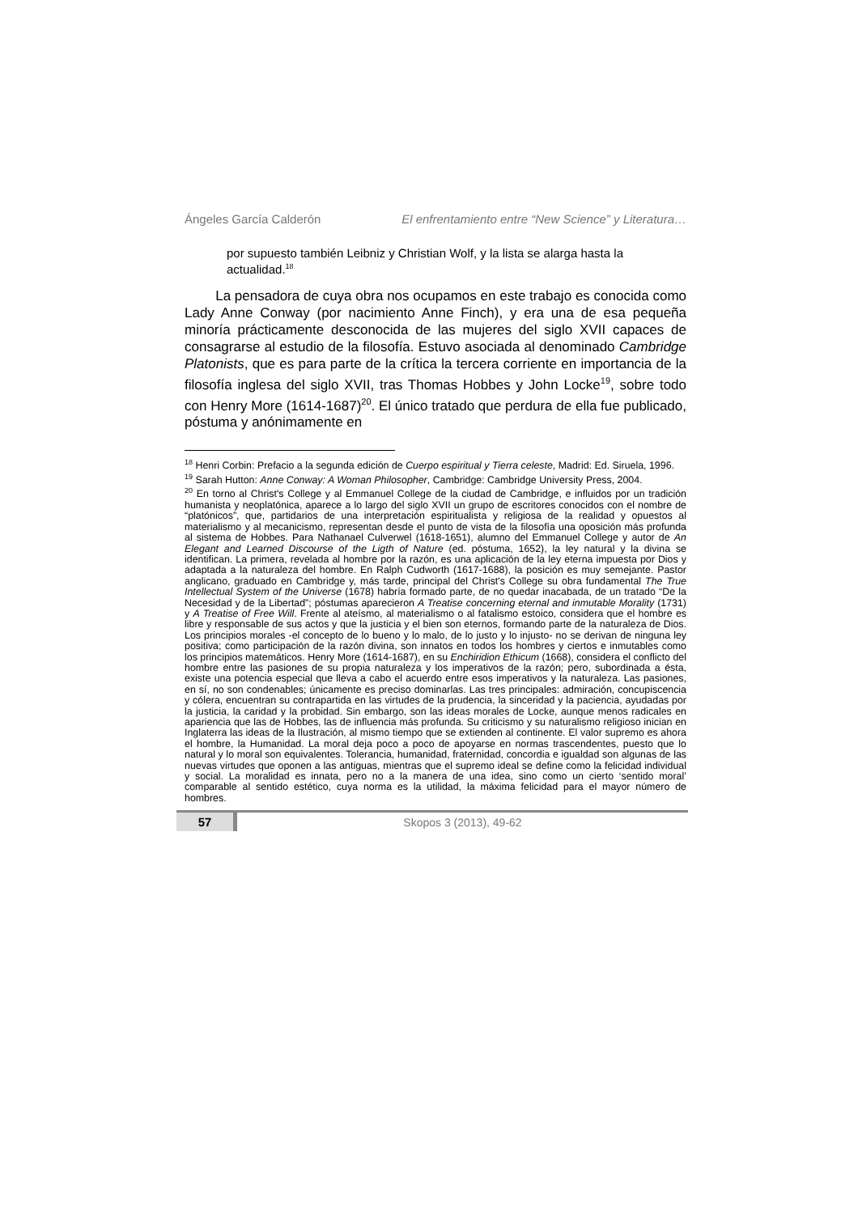Ángeles García Calderón El enfrentamiento entre “New Science” y Literatura…
por supuesto también Leibniz y Christian Wolf, y la lista se alarga hasta la actualidad.<sup>18</sup>
La pensadora de cuya obra nos ocupamos en este trabajo es conocida como Lady Anne Conway (por nacimiento Anne Finch), y era una de esa pequeña minoría prácticamente desconocida de las mujeres del siglo XVII capaces de consagrarse al estudio de la filosofía. Estuvo asociada al denominado Cambridge Platonists, que es para parte de la crítica la tercera corriente en importancia de la filosofía inglesa del siglo XVII, tras Thomas Hobbes y John Locke<sup>19</sup>, sobre todo con Henry More (1614-1687)<sup>20</sup>. El único tratado que perdura de ella fue publicado, póstuma y anónimamente en
<sup>18</sup> Henri Corbin: Prefacio a la segunda edición de Cuerpo espiritual y Tierra celeste, Madrid: Ed. Siruela, 1996.
<sup>19</sup> Sarah Hutton: Anne Conway: A Woman Philosopher, Cambridge: Cambridge University Press, 2004.
<sup>20</sup> En torno al Christ's College y al Emmanuel College de la ciudad de Cambridge, e influidos por un tradición humanista y neoplatónica, aparece a lo largo del siglo XVII un grupo de escritores conocidos con el nombre de “platónicos”, que, partidarios de una interpretación espiritualista y religiosa de la realidad y opuestos al materialismo y al mecanicismo, representan desde el punto de vista de la filosofía una oposición más profunda al sistema de Hobbes. Para Nathanael Culverwel (1618-1651), alumno del Emmanuel College y autor de An Elegant and Learned Discourse of the Ligth of Nature (ed. póstuma, 1652), la ley natural y la divina se identifican. La primera, revelada al hombre por la razón, es una aplicación de la ley eterna impuesta por Dios y adaptada a la naturaleza del hombre. En Ralph Cudworth (1617-1688), la posición es muy semejante. Pastor anglicano, graduado en Cambridge y, más tarde, principal del Christ's College su obra fundamental The True Intellectual System of the Universe (1678) habría formado parte, de no quedar inacabada, de un tratado “De la Necesidad y de la Libertad”; póstumas aparecieron A Treatise concerning eternal and inmutable Morality (1731) y A Treatise of Free Will. Frente al ateísmo, al materialismo o al fatalismo estoico, considera que el hombre es libre y responsable de sus actos y que la justicia y el bien son eternos, formando parte de la naturaleza de Dios. Los principios morales -el concepto de lo bueno y lo malo, de lo justo y lo injusto- no se derivan de ninguna ley positiva; como participación de la razón divina, son innatos en todos los hombres y ciertos e inmutables como los principios matemáticos. Henry More (1614-1687), en su Enchiridion Ethicum (1668), considera el conflicto del hombre entre las pasiones de su propia naturaleza y los imperativos de la razón; pero, subordinada a ésta, existe una potencia especial que lleva a cabo el acuerdo entre esos imperativos y la naturaleza. Las pasiones, en sí, no son condenables; únicamente es preciso dominarlas. Las tres principales: admiración, concupiscencia y cólera, encuentran su contrapartida en las virtudes de la prudencia, la sinceridad y la paciencia, ayudadas por la justicia, la caridad y la probidad. Sin embargo, son las ideas morales de Locke, aunque menos radicales en apariencia que las de Hobbes, las de influencia más profunda. Su criticismo y su naturalismo religioso inician en Inglaterra las ideas de la Ilustración, al mismo tiempo que se extienden al continente. El valor supremo es ahora el hombre, la Humanidad. La moral deja poco a poco de apoyarse en normas trascendentes, puesto que lo natural y lo moral son equivalentes. Tolerancia, humanidad, fraternidad, concordia e igualdad son algunas de las nuevas virtudes que oponen a las antiguas, mientras que el supremo ideal se define como la felicidad individual y social. La moralidad es innata, pero no a la manera de una idea, sino como un cierto ‘sentido moral’ comparable al sentido estético, cuya norma es la utilidad, la máxima felicidad para el mayor número de hombres.
57
Skopos 3 (2013), 49-62